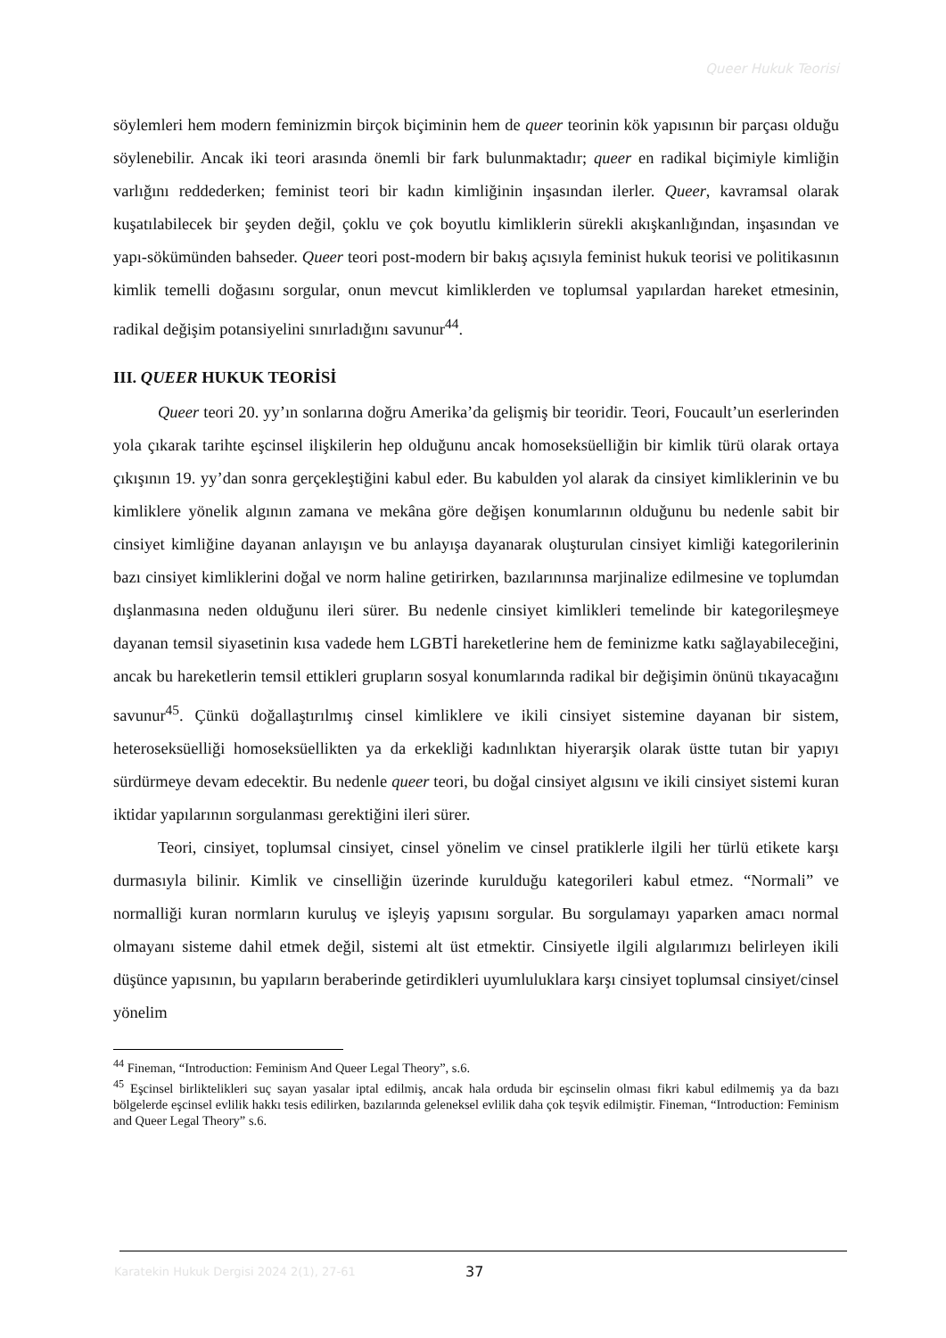Queer Hukuk Teorisi
söylemleri hem modern feminizmin birçok biçiminin hem de queer teorinin kök yapısının bir parçası olduğu söylenebilir. Ancak iki teori arasında önemli bir fark bulunmaktadır; queer en radikal biçimiyle kimliğin varlığını reddederken; feminist teori bir kadın kimliğinin inşasından ilerler. Queer, kavramsal olarak kuşatılabilecek bir şeyden değil, çoklu ve çok boyutlu kimliklerin sürekli akışkanlığından, inşasından ve yapı-sökümünden bahseder. Queer teori post-modern bir bakış açısıyla feminist hukuk teorisi ve politikasının kimlik temelli doğasını sorgular, onun mevcut kimliklerden ve toplumsal yapılardan hareket etmesinin, radikal değişim potansiyelini sınırladığını savunur<sup>44</sup>.
III. QUEER HUKUK TEORİSİ
Queer teori 20. yy’ın sonlarına doğru Amerika’da gelişmiş bir teoridir. Teori, Foucault’un eserlerinden yola çıkarak tarihte eşcinsel ilişkilerin hep olduğunu ancak homoseksüelliğin bir kimlik türü olarak ortaya çıkışının 19. yy’dan sonra gerçekleştiğini kabul eder. Bu kabulden yol alarak da cinsiyet kimliklerinin ve bu kimliklere yönelik algının zamana ve mekâna göre değişen konumlarının olduğunu bu nedenle sabit bir cinsiyet kimliğine dayanan anlayışın ve bu anlayışa dayanarak oluşturulan cinsiyet kimliği kategorilerinin bazı cinsiyet kimliklerini doğal ve norm haline getirirken, bazılarınınsa marjinalize edilmesine ve toplumdan dışlanmasına neden olduğunu ileri sürer. Bu nedenle cinsiyet kimlikleri temelinde bir kategorileşmeye dayanan temsil siyasetinin kısa vadede hem LGBTİ hareketlerine hem de feminizme katkı sağlayabileceğini, ancak bu hareketlerin temsil ettikleri grupların sosyal konumlarında radikal bir değişimin önünü tıkayacağını savunur<sup>45</sup>. Çünkü doğallaştırılmış cinsel kimliklere ve ikili cinsiyet sistemine dayanan bir sistem, heteroseksüelliği homoseksüellikten ya da erkekliği kadınlıktan hiyerarşik olarak üstte tutan bir yapıyı sürdürmeye devam edecektir. Bu nedenle queer teori, bu doğal cinsiyet algısını ve ikili cinsiyet sistemi kuran iktidar yapılarının sorgulanması gerektiğini ileri sürer.
Teori, cinsiyet, toplumsal cinsiyet, cinsel yönelim ve cinsel pratiklerle ilgili her türlü etikete karşı durmasıyla bilinir. Kimlik ve cinselliğin üzerinde kurulduğu kategorileri kabul etmez. “Normali” ve normalliği kuran normların kuruluş ve işleyiş yapısını sorgular. Bu sorgulamayı yaparken amacı normal olmayanı sisteme dahil etmek değil, sistemi alt üst etmektir. Cinsiyetle ilgili algılarımızı belirleyen ikili düşünce yapısının, bu yapıların beraberinde getirdikleri uyumluluklara karşı cinsiyet toplumsal cinsiyet/cinsel yönelim
<sup>44</sup> Fineman, “Introduction: Feminism And Queer Legal Theory”, s.6.
<sup>45</sup> Eşcinsel birliktelikleri suç sayan yasalar iptal edilmiş, ancak hala orduda bir eşcinselin olması fikri kabul edilmemiş ya da bazı bölgelerde eşcinsel evlilik hakkı tesis edilirken, bazılarında geleneksel evlilik daha çok teşvik edilmiştir. Fineman, “Introduction: Feminism and Queer Legal Theory” s.6.
Karatekin Hukuk Dergisi 2024 2(1), 27-61
37